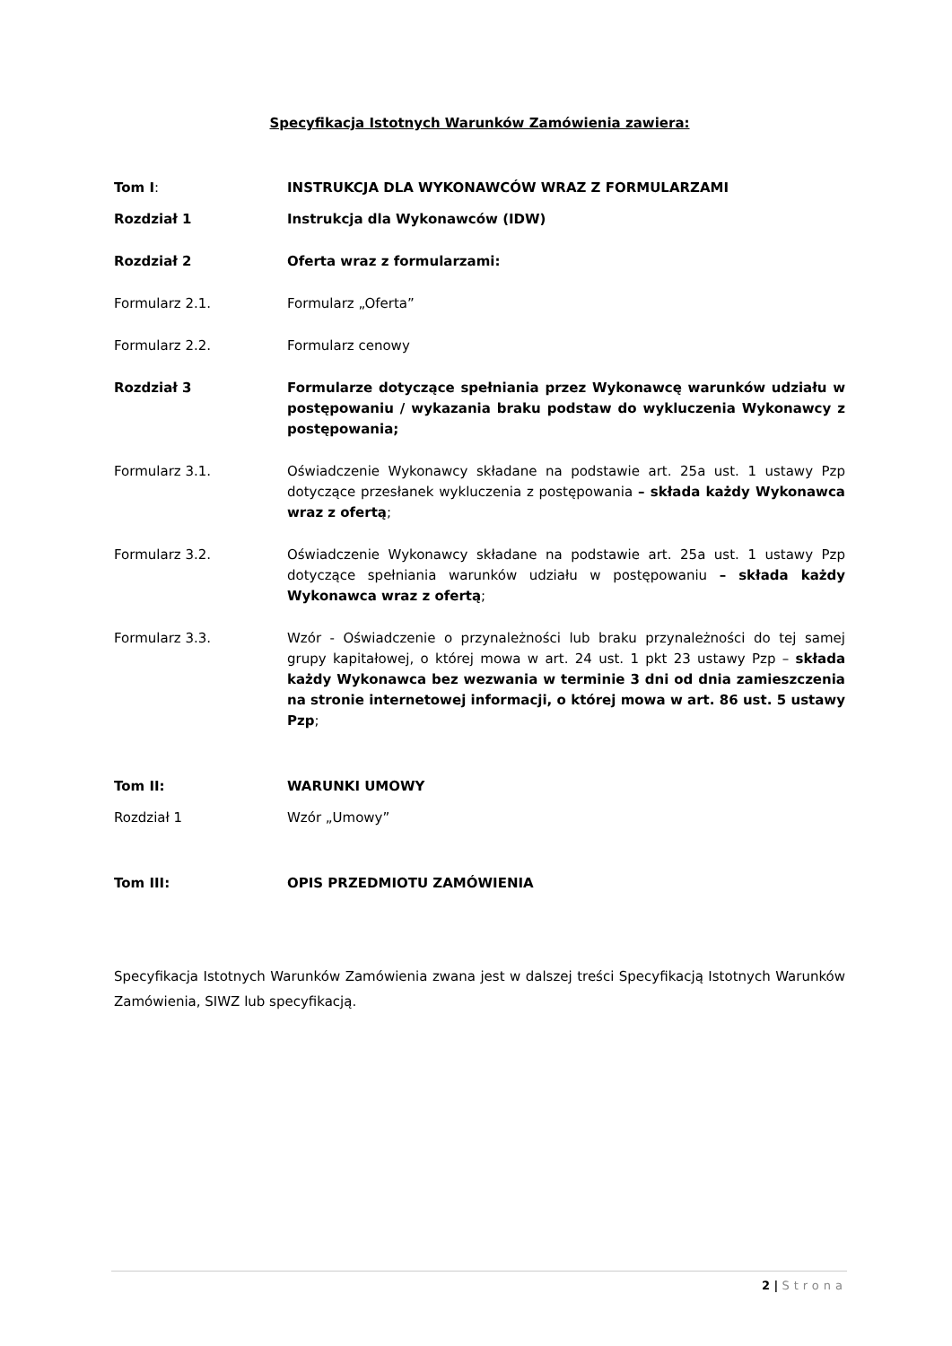Specyfikacja Istotnych Warunków Zamówienia zawiera:
Tom I: INSTRUKCJA DLA WYKONAWCÓW WRAZ Z FORMULARZAMI
Rozdział 1 Instrukcja dla Wykonawców (IDW)
Rozdział 2 Oferta wraz z formularzami:
Formularz 2.1. Formularz „Oferta”
Formularz 2.2. Formularz cenowy
Rozdział 3 Formularze dotyczące spełniania przez Wykonawcę warunków udziału w postępowaniu / wykazania braku podstaw do wykluczenia Wykonawcy z postępowania;
Formularz 3.1. Oświadczenie Wykonawcy składane na podstawie art. 25a ust. 1 ustawy Pzp dotyczące przesłanek wykluczenia z postępowania – składa każdy Wykonawca wraz z ofertą;
Formularz 3.2. Oświadczenie Wykonawcy składane na podstawie art. 25a ust. 1 ustawy Pzp dotyczące spełniania warunków udziału w postępowaniu – składa każdy Wykonawca wraz z ofertą;
Formularz 3.3. Wzór - Oświadczenie o przynależności lub braku przynależności do tej samej grupy kapitałowej, o której mowa w art. 24 ust. 1 pkt 23 ustawy Pzp – składa każdy Wykonawca bez wezwania w terminie 3 dni od dnia zamieszczenia na stronie internetowej informacji, o której mowa w art. 86 ust. 5 ustawy Pzp;
Tom II: WARUNKI UMOWY
Rozdział 1 Wzór „Umowy”
Tom III: OPIS PRZEDMIOTU ZAMÓWIENIA
Specyfikacja Istotnych Warunków Zamówienia zwana jest w dalszej treści Specyfikacją Istotnych Warunków Zamówienia, SIWZ lub specyfikacją.
2 | Strona